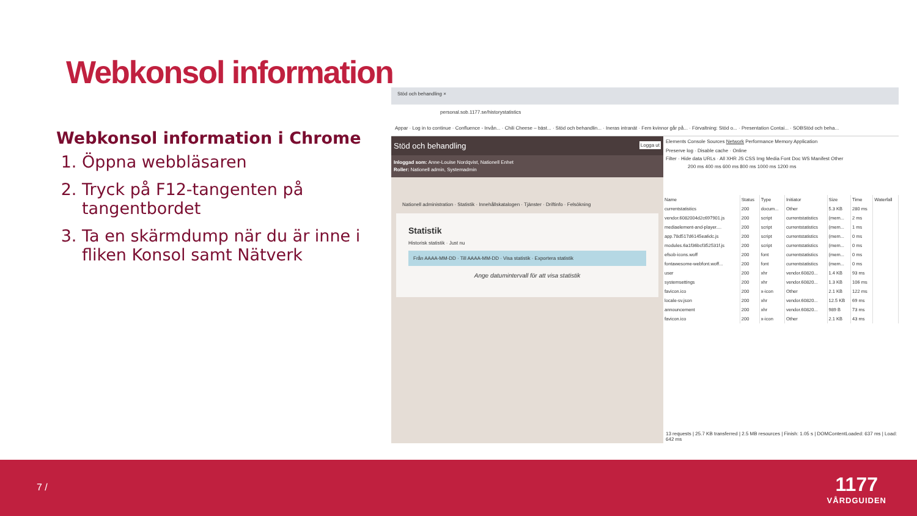Webkonsol information
Webkonsol information i Chrome
1. Öppna webbläsaren
2. Tryck på F12-tangenten på tangentbordet
3. Ta en skärmdump när du är inne i fliken Konsol samt Nätverk
Stöd och behandling ×
personal.sob.1177.se/historystatistics
Appar · Log in to continue · Confluence - Invån... · Chili Cheese – bäst... · Stöd och behandlin... · Ineras intranät · Fem kvinnor går på... · Förvaltning: Stöd o... · Presentation Contai... · SOBStöd och beha...
Stöd och behandling Logga ut
Inloggad som: Anne-Louise Nordqvist, Nationell Enhet
Roller: Nationell admin, Systemadmin
Nationell administration · Statistik · Innehållskatalogen · Tjänster · Driftinfo · Felsökning
Statistik
Historisk statistik · Just nu
Från AAAA-MM-DD · Till AAAA-MM-DD · Visa statistik · Exportera statistik
Ange datumintervall för att visa statistik
Elements Console Sources Network Performance Memory Application
Preserve log · Disable cache · Online
Filter · Hide data URLs · All XHR JS CSS Img Media Font Doc WS Manifest Other
200 ms 400 ms 600 ms 800 ms 1000 ms 1200 ms
| Name | Status | Type | Initiator | Size | Time | Waterfall |
| --- | --- | --- | --- | --- | --- | --- |
| currentstatistics | 200 | docum... | Other | 5.3 KB | 280 ms | |
| vendor.6082004d2c697901.js | 200 | script | currentstatistics | (mem... | 2 ms | |
| mediaelement-and-player.... | 200 | script | currentstatistics | (mem... | 1 ms | |
| app.78d517d6145ea6dc.js | 200 | script | currentstatistics | (mem... | 0 ms | |
| modules.6a1f36bcf352531f.js | 200 | script | currentstatistics | (mem... | 0 ms | |
| efsob-icons.woff | 200 | font | currentstatistics | (mem... | 0 ms | |
| fontawesome-webfont.woff... | 200 | font | currentstatistics | (mem... | 0 ms | |
| user | 200 | xhr | vendor.60820... | 1.4 KB | 93 ms | |
| systemsettings | 200 | xhr | vendor.60820... | 1.3 KB | 106 ms | |
| favicon.ico | 200 | x-icon | Other | 2.1 KB | 122 ms | |
| locale-sv.json | 200 | xhr | vendor.60820... | 12.5 KB | 69 ms | |
| announcement | 200 | xhr | vendor.60820... | 989 B | 73 ms | |
| favicon.ico | 200 | x-icon | Other | 2.1 KB | 43 ms | |
13 requests | 25.7 KB transferred | 2.5 MB resources | Finish: 1.05 s | DOMContentLoaded: 637 ms | Load: 642 ms
7 /
1177
VÅRDGUIDEN